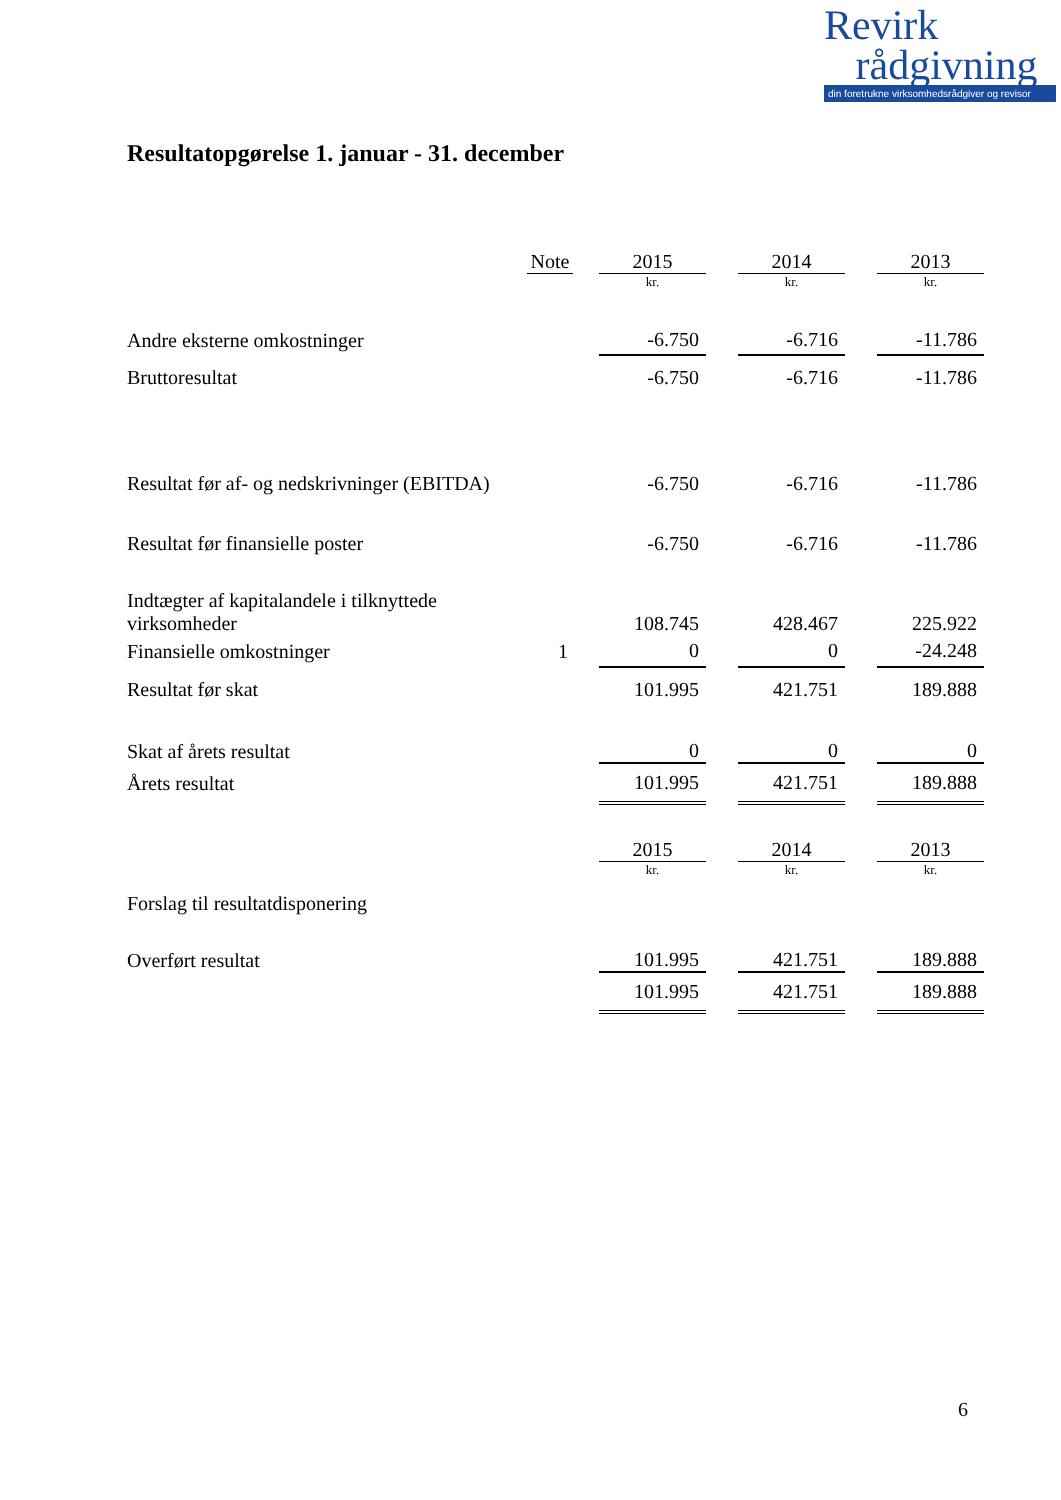Revirk
rådgivning
din foretrukne virksomhedsrådgiver og revisor
Resultatopgørelse 1. januar - 31. december
| | Note | | 2015 | | 2014 | | 2013 |
| | | | kr. | | kr. | | kr. |
| Andre eksterne omkostninger | | -6.750 | | -6.716 | | -11.786 |
| Bruttoresultat | | -6.750 | | -6.716 | | -11.786 |
| Resultat før af- og nedskrivninger (EBITDA) | | -6.750 | | -6.716 | | -11.786 |
| Resultat før finansielle poster | | -6.750 | | -6.716 | | -11.786 |
| Indtægter af kapitalandele i tilknyttede virksomheder | | 108.745 | | 428.467 | | 225.922 |
| Finansielle omkostninger | 1 | 0 | | 0 | | -24.248 |
| Resultat før skat | | 101.995 | | 421.751 | | 189.888 |
| Skat af årets resultat | | 0 | | 0 | | 0 |
| Årets resultat | | 101.995 | | 421.751 | | 189.888 |
| | | 2015 | | 2014 | | 2013 |
| | | kr. | | kr. | | kr. |
| Forslag til resultatdisponering | | | | | | |
| Overført resultat | | 101.995 | | 421.751 | | 189.888 |
| | | 101.995 | | 421.751 | | 189.888 |
6